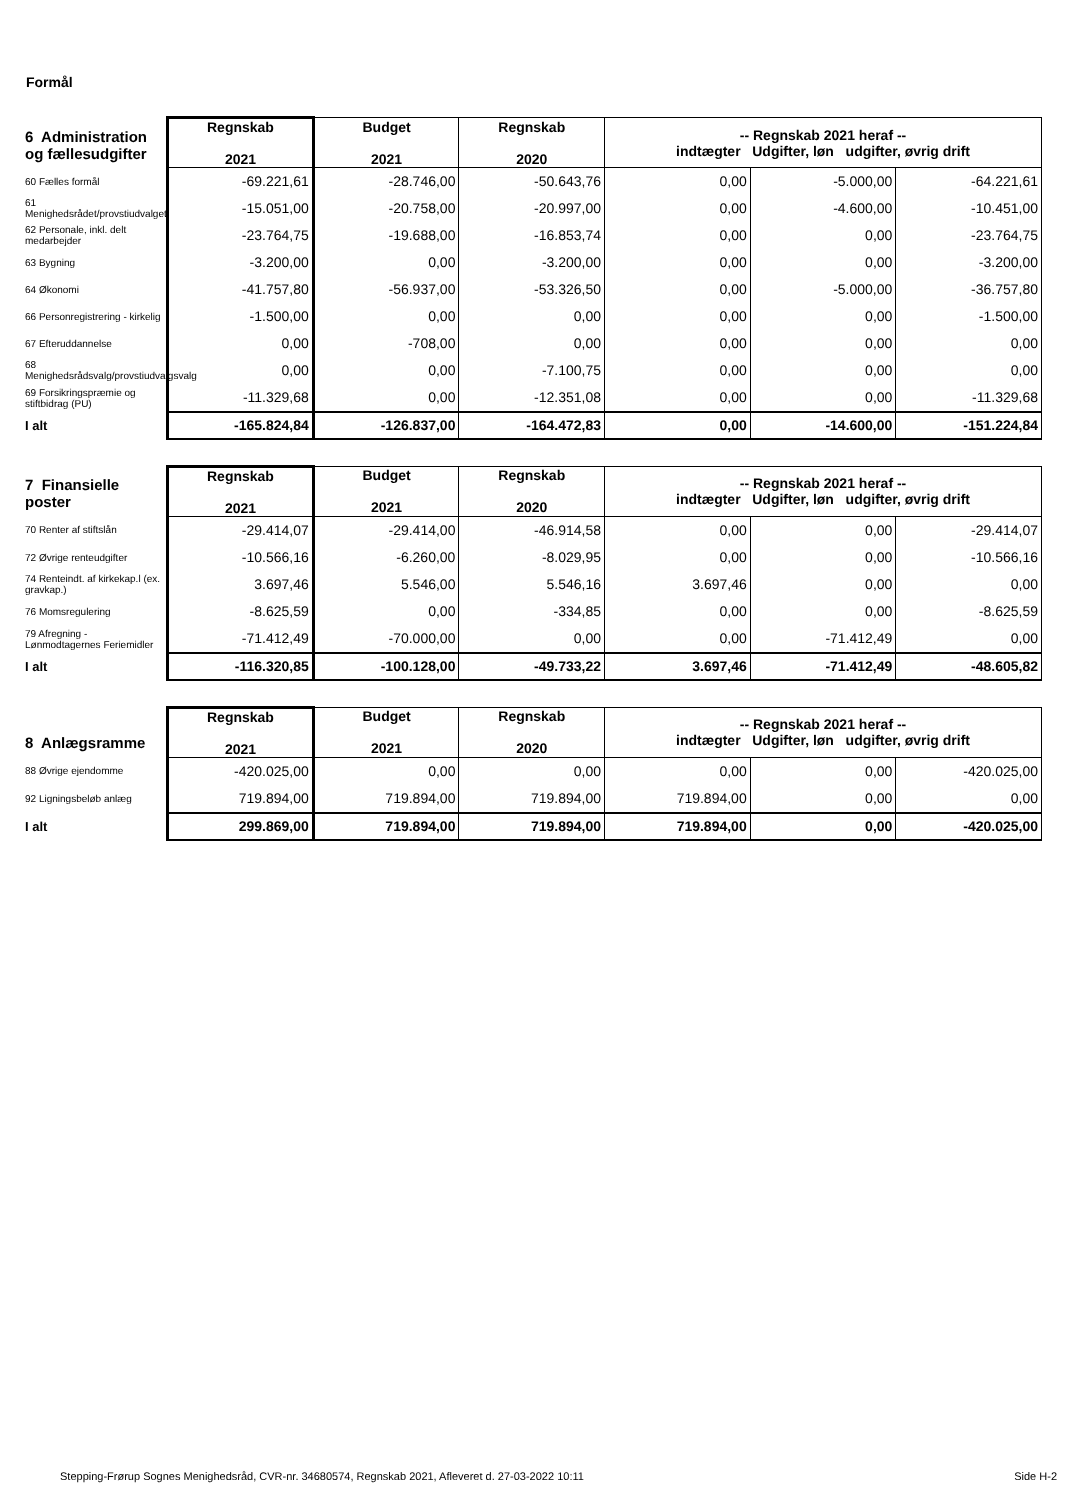Formål
| 6 Administration og fællesudgifter | Regnskab 2021 | Budget 2021 | Regnskab 2020 | -- Regnskab 2021 heraf -- indtægter Udgifter, løn udgifter, øvrig drift | | |
| --- | --- | --- | --- | --- | --- | --- |
| 60 Fælles formål | -69.221,61 | -28.746,00 | -50.643,76 | 0,00 | -5.000,00 | -64.221,61 |
| 61 Menighedsrådet/provstiudvalget | -15.051,00 | -20.758,00 | -20.997,00 | 0,00 | -4.600,00 | -10.451,00 |
| 62 Personale, inkl. delt medarbejder | -23.764,75 | -19.688,00 | -16.853,74 | 0,00 | 0,00 | -23.764,75 |
| 63 Bygning | -3.200,00 | 0,00 | -3.200,00 | 0,00 | 0,00 | -3.200,00 |
| 64 Økonomi | -41.757,80 | -56.937,00 | -53.326,50 | 0,00 | -5.000,00 | -36.757,80 |
| 66 Personregistrering - kirkelig | -1.500,00 | 0,00 | 0,00 | 0,00 | 0,00 | -1.500,00 |
| 67 Efteruddannelse | 0,00 | -708,00 | 0,00 | 0,00 | 0,00 | 0,00 |
| 68 Menighedsrådsvalg/provstiudvalgsvalg | 0,00 | 0,00 | -7.100,75 | 0,00 | 0,00 | 0,00 |
| 69 Forsikringspræmie og stiftbidrag (PU) | -11.329,68 | 0,00 | -12.351,08 | 0,00 | 0,00 | -11.329,68 |
| I alt | -165.824,84 | -126.837,00 | -164.472,83 | 0,00 | -14.600,00 | -151.224,84 |
| 7 Finansielle poster | Regnskab 2021 | Budget 2021 | Regnskab 2020 | -- Regnskab 2021 heraf -- indtægter Udgifter, løn udgifter, øvrig drift | | |
| --- | --- | --- | --- | --- | --- | --- |
| 70 Renter af stiftslån | -29.414,07 | -29.414,00 | -46.914,58 | 0,00 | 0,00 | -29.414,07 |
| 72 Øvrige renteudgifter | -10.566,16 | -6.260,00 | -8.029,95 | 0,00 | 0,00 | -10.566,16 |
| 74 Renteindt. af kirkekap.l (ex. gravkap.) | 3.697,46 | 5.546,00 | 5.546,16 | 3.697,46 | 0,00 | 0,00 |
| 76 Momsregulering | -8.625,59 | 0,00 | -334,85 | 0,00 | 0,00 | -8.625,59 |
| 79 Afregning - Lønmodtagernes Feriemidler | -71.412,49 | -70.000,00 | 0,00 | 0,00 | -71.412,49 | 0,00 |
| I alt | -116.320,85 | -100.128,00 | -49.733,22 | 3.697,46 | -71.412,49 | -48.605,82 |
| 8 Anlægsramme | Regnskab 2021 | Budget 2021 | Regnskab 2020 | -- Regnskab 2021 heraf -- indtægter Udgifter, løn udgifter, øvrig drift | | |
| --- | --- | --- | --- | --- | --- | --- |
| 88 Øvrige ejendomme | -420.025,00 | 0,00 | 0,00 | 0,00 | 0,00 | -420.025,00 |
| 92 Ligningsbeløb anlæg | 719.894,00 | 719.894,00 | 719.894,00 | 719.894,00 | 0,00 | 0,00 |
| I alt | 299.869,00 | 719.894,00 | 719.894,00 | 719.894,00 | 0,00 | -420.025,00 |
Stepping-Frørup Sognes Menighedsråd, CVR-nr. 34680574, Regnskab 2021, Afleveret d. 27-03-2022 10:11 Side H-2